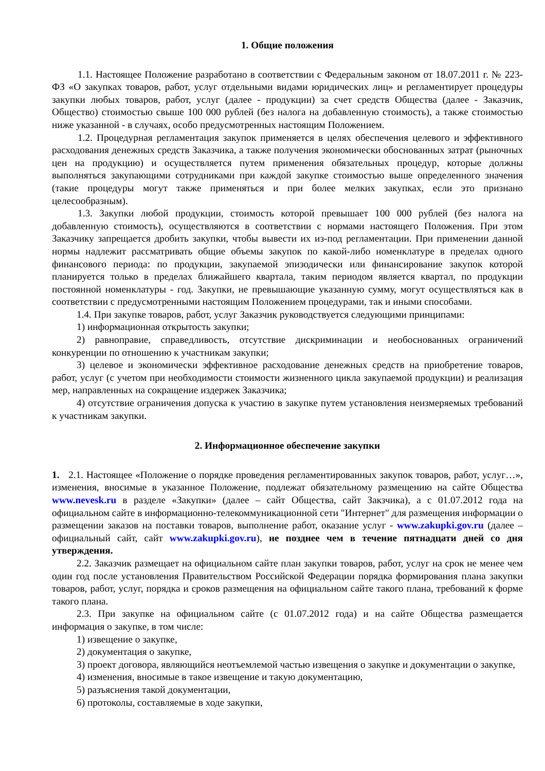1. Общие положения
1.1. Настоящее Положение разработано в соответствии с Федеральным законом от 18.07.2011 г. № 223-ФЗ «О закупках товаров, работ, услуг отдельными видами юридических лиц» и регламентирует процедуры закупки любых товаров, работ, услуг (далее - продукции) за счет средств Общества (далее - Заказчик, Общество) стоимостью свыше 100 000 рублей (без налога на добавленную стоимость), а также стоимостью ниже указанной - в случаях, особо предусмотренных настоящим Положением.
1.2. Процедурная регламентация закупок применяется в целях обеспечения целевого и эффективного расходования денежных средств Заказчика, а также получения экономически обоснованных затрат (рыночных цен на продукцию) и осуществляется путем применения обязательных процедур, которые должны выполняться закупающими сотрудниками при каждой закупке стоимостью выше определенного значения (такие процедуры могут также применяться и при более мелких закупках, если это признано целесообразным).
1.3. Закупки любой продукции, стоимость которой превышает 100 000 рублей (без налога на добавленную стоимость), осуществляются в соответствии с нормами настоящего Положения. При этом Заказчику запрещается дробить закупки, чтобы вывести их из-под регламентации. При применении данной нормы надлежит рассматривать общие объемы закупок по какой-либо номенклатуре в пределах одного финансового периода: по продукции, закупаемой эпизодически или финансирование закупок которой планируется только в пределах ближайшего квартала, таким периодом является квартал, по продукции постоянной номенклатуры - год. Закупки, не превышающие указанную сумму, могут осуществляться как в соответствии с предусмотренными настоящим Положением процедурами, так и иными способами.
1.4. При закупке товаров, работ, услуг Заказчик руководствуется следующими принципами:
1) информационная открытость закупки;
2) равноправие, справедливость, отсутствие дискриминации и необоснованных ограничений конкуренции по отношению к участникам закупки;
3) целевое и экономически эффективное расходование денежных средств на приобретение товаров, работ, услуг (с учетом при необходимости стоимости жизненного цикла закупаемой продукции) и реализация мер, направленных на сокращение издержек Заказчика;
4) отсутствие ограничения допуска к участию в закупке путем установления неизмеряемых требований к участникам закупки.
2. Информационное обеспечение закупки
1. 2.1. Настоящее «Положение о порядке проведения регламентированных закупок товаров, работ, услуг…», изменения, вносимые в указанное Положение, подлежат обязательному размещению на сайте Общества www.nevesk.ru в разделе «Закупки» (далее – сайт Общества, сайт Закзчика), а с 01.07.2012 года на официальном сайте в информационно-телекоммуникационной сети "Интернет" для размещения информации о размещении заказов на поставки товаров, выполнение работ, оказание услуг - www.zakupki.gov.ru (далее – официальный сайт, сайт www.zakupki.gov.ru), не позднее чем в течение пятнадцати дней со дня утверждения.
2.2. Заказчик размещает на официальном сайте план закупки товаров, работ, услуг на срок не менее чем один год после установления Правительством Российской Федерации порядка формирования плана закупки товаров, работ, услуг, порядка и сроков размещения на официальном сайте такого плана, требований к форме такого плана.
2.3. При закупке на официальном сайте (с 01.07.2012 года) и на сайте Общества размещается информация о закупке, в том числе:
1) извещение о закупке,
2) документация о закупке,
3) проект договора, являющийся неотъемлемой частью извещения о закупке и документации о закупке,
4) изменения, вносимые в такое извещение и такую документацию,
5) разъяснения такой документации,
6) протоколы, составляемые в ходе закупки,